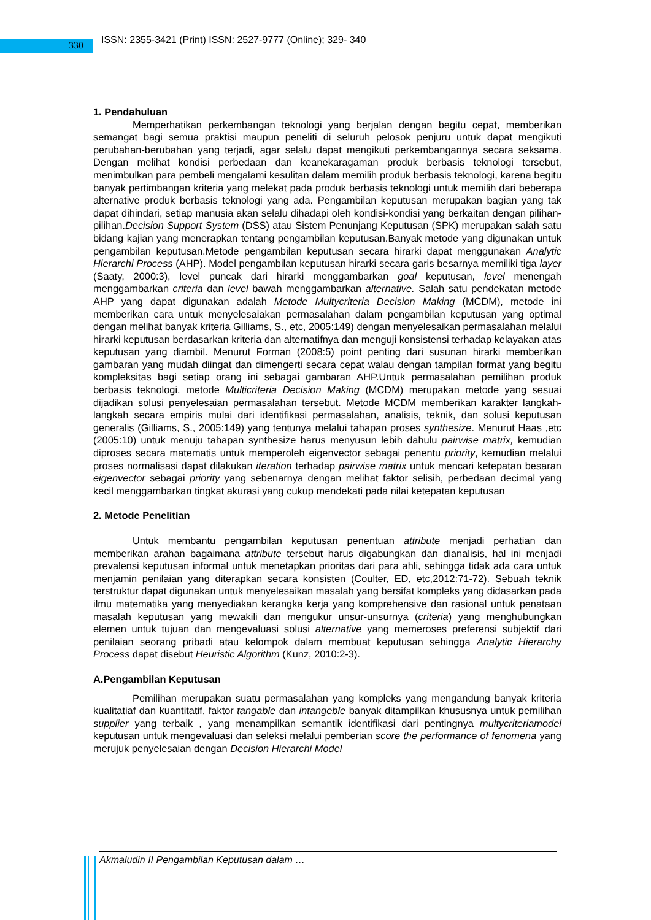330 ISSN: 2355-3421 (Print) ISSN: 2527-9777 (Online); 329- 340
1. Pendahuluan
Memperhatikan perkembangan teknologi yang berjalan dengan begitu cepat, memberikan semangat bagi semua praktisi maupun peneliti di seluruh pelosok penjuru untuk dapat mengikuti perubahan-berubahan yang terjadi, agar selalu dapat mengikuti perkembangannya secara seksama. Dengan melihat kondisi perbedaan dan keanekaragaman produk berbasis teknologi tersebut, menimbulkan para pembeli mengalami kesulitan dalam memilih produk berbasis teknologi, karena begitu banyak pertimbangan kriteria yang melekat pada produk berbasis teknologi untuk memilih dari beberapa alternative produk berbasis teknologi yang ada. Pengambilan keputusan merupakan bagian yang tak dapat dihindari, setiap manusia akan selalu dihadapi oleh kondisi-kondisi yang berkaitan dengan pilihan-pilihan.Decision Support System (DSS) atau Sistem Penunjang Keputusan (SPK) merupakan salah satu bidang kajian yang menerapkan tentang pengambilan keputusan.Banyak metode yang digunakan untuk pengambilan keputusan.Metode pengambilan keputusan secara hirarki dapat menggunakan Analytic Hierarchi Process (AHP). Model pengambilan keputusan hirarki secara garis besarnya memiliki tiga layer (Saaty, 2000:3), level puncak dari hirarki menggambarkan goal keputusan, level menengah menggambarkan criteria dan level bawah menggambarkan alternative. Salah satu pendekatan metode AHP yang dapat digunakan adalah Metode Multycriteria Decision Making (MCDM), metode ini memberikan cara untuk menyelesaiakan permasalahan dalam pengambilan keputusan yang optimal dengan melihat banyak kriteria Gilliams, S., etc, 2005:149) dengan menyelesaikan permasalahan melalui hirarki keputusan berdasarkan kriteria dan alternatifnya dan menguji konsistensi terhadap kelayakan atas keputusan yang diambil. Menurut Forman (2008:5) point penting dari susunan hirarki memberikan gambaran yang mudah diingat dan dimengerti secara cepat walau dengan tampilan format yang begitu kompleksitas bagi setiap orang ini sebagai gambaran AHP.Untuk permasalahan pemilihan produk berbasis teknologi, metode Multicriteria Decision Making (MCDM) merupakan metode yang sesuai dijadikan solusi penyelesaian permasalahan tersebut. Metode MCDM memberikan karakter langkah-langkah secara empiris mulai dari identifikasi permasalahan, analisis, teknik, dan solusi keputusan generalis (Gilliams, S., 2005:149) yang tentunya melalui tahapan proses synthesize. Menurut Haas ,etc (2005:10) untuk menuju tahapan synthesize harus menyusun lebih dahulu pairwise matrix, kemudian diproses secara matematis untuk memperoleh eigenvector sebagai penentu priority, kemudian melalui proses normalisasi dapat dilakukan iteration terhadap pairwise matrix untuk mencari ketepatan besaran eigenvector sebagai priority yang sebenarnya dengan melihat faktor selisih, perbedaan decimal yang kecil menggambarkan tingkat akurasi yang cukup mendekati pada nilai ketepatan keputusan
2. Metode Penelitian
Untuk membantu pengambilan keputusan penentuan attribute menjadi perhatian dan memberikan arahan bagaimana attribute tersebut harus digabungkan dan dianalisis, hal ini menjadi prevalensi keputusan informal untuk menetapkan prioritas dari para ahli, sehingga tidak ada cara untuk menjamin penilaian yang diterapkan secara konsisten (Coulter, ED, etc,2012:71-72). Sebuah teknik terstruktur dapat digunakan untuk menyelesaikan masalah yang bersifat kompleks yang didasarkan pada ilmu matematika yang menyediakan kerangka kerja yang komprehensive dan rasional untuk penataan masalah keputusan yang mewakili dan mengukur unsur-unsurnya (criteria) yang menghubungkan elemen untuk tujuan dan mengevaluasi solusi alternative yang memeroses preferensi subjektif dari penilaian seorang pribadi atau kelompok dalam membuat keputusan sehingga Analytic Hierarchy Process dapat disebut Heuristic Algorithm (Kunz, 2010:2-3).
A.Pengambilan Keputusan
Pemilihan merupakan suatu permasalahan yang kompleks yang mengandung banyak kriteria kualitatiaf dan kuantitatif, faktor tangable dan intangeble banyak ditampilkan khususnya untuk pemilihan supplier yang terbaik , yang menampilkan semantik identifikasi dari pentingnya multycriteriamodel keputusan untuk mengevaluasi dan seleksi melalui pemberian score the performance of fenomena yang merujuk penyelesaian dengan Decision Hierarchi Model
Akmaludin II Pengambilan Keputusan dalam …